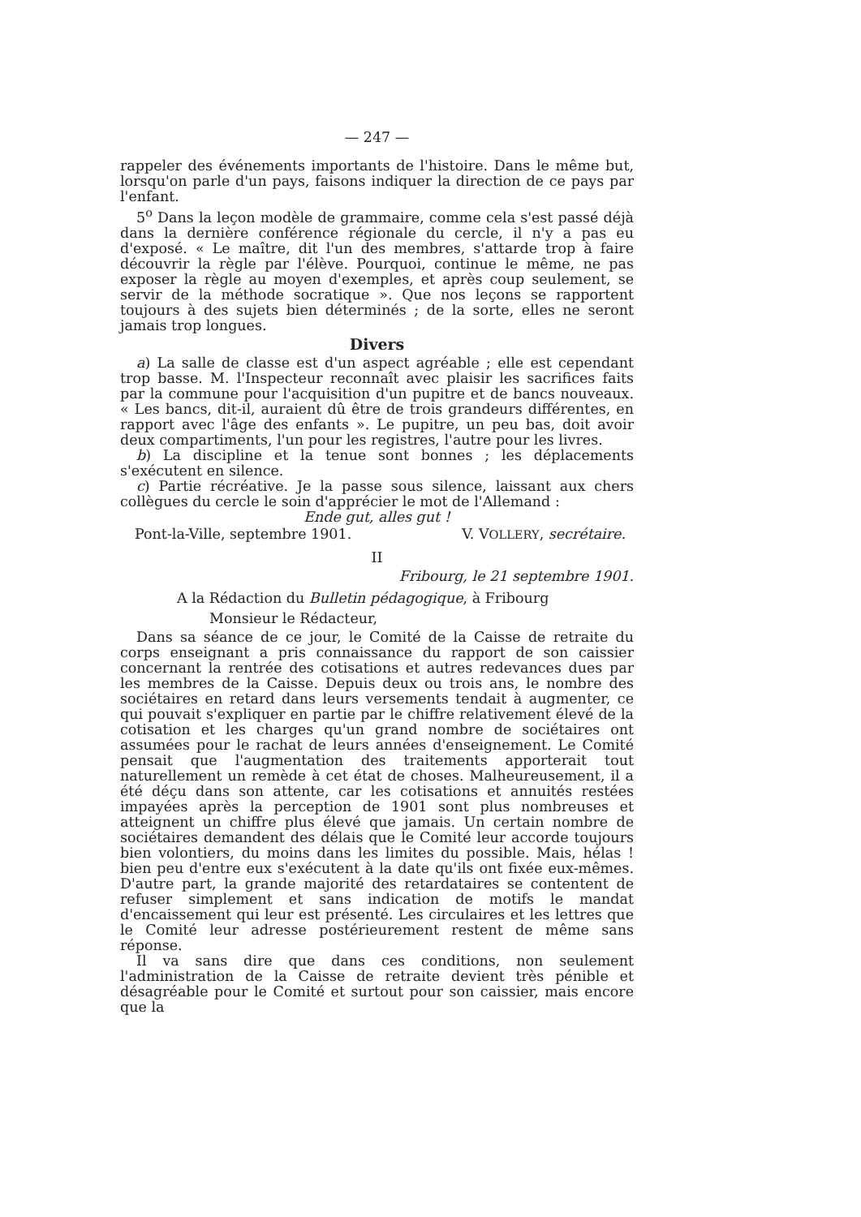— 247 —
rappeler des événements importants de l'histoire. Dans le même but, lorsqu'on parle d'un pays, faisons indiquer la direction de ce pays par l'enfant.
5<sup>o</sup> Dans la leçon modèle de grammaire, comme cela s'est passé déjà dans la dernière conférence régionale du cercle, il n'y a pas eu d'exposé. « Le maître, dit l'un des membres, s'attarde trop à faire découvrir la règle par l'élève. Pourquoi, continue le même, ne pas exposer la règle au moyen d'exemples, et après coup seulement, se servir de la méthode socratique ». Que nos leçons se rapportent toujours à des sujets bien déterminés ; de la sorte, elles ne seront jamais trop longues.
Divers
a) La salle de classe est d'un aspect agréable ; elle est cependant trop basse. M. l'Inspecteur reconnaît avec plaisir les sacrifices faits par la commune pour l'acquisition d'un pupitre et de bancs nouveaux. « Les bancs, dit-il, auraient dû être de trois grandeurs différentes, en rapport avec l'âge des enfants ». Le pupitre, un peu bas, doit avoir deux compartiments, l'un pour les registres, l'autre pour les livres.
b) La discipline et la tenue sont bonnes ; les déplacements s'exécutent en silence.
c) Partie récréative. Je la passe sous silence, laissant aux chers collègues du cercle le soin d'apprécier le mot de l'Allemand :
Ende gut, alles gut !
Pont-la-Ville, septembre 1901. V. VOLLERY, secrétaire.
II
Fribourg, le 21 septembre 1901.
A la Rédaction du Bulletin pédagogique, à Fribourg
Monsieur le Rédacteur,
Dans sa séance de ce jour, le Comité de la Caisse de retraite du corps enseignant a pris connaissance du rapport de son caissier concernant la rentrée des cotisations et autres redevances dues par les membres de la Caisse. Depuis deux ou trois ans, le nombre des sociétaires en retard dans leurs versements tendait à augmenter, ce qui pouvait s'expliquer en partie par le chiffre relativement élevé de la cotisation et les charges qu'un grand nombre de sociétaires ont assumées pour le rachat de leurs années d'enseignement. Le Comité pensait que l'augmentation des traitements apporterait tout naturellement un remède à cet état de choses. Malheureusement, il a été déçu dans son attente, car les cotisations et annuités restées impayées après la perception de 1901 sont plus nombreuses et atteignent un chiffre plus élevé que jamais. Un certain nombre de sociétaires demandent des délais que le Comité leur accorde toujours bien volontiers, du moins dans les limites du possible. Mais, hélas ! bien peu d'entre eux s'exécutent à la date qu'ils ont fixée eux-mêmes. D'autre part, la grande majorité des retardataires se contentent de refuser simplement et sans indication de motifs le mandat d'encaissement qui leur est présenté. Les circulaires et les lettres que le Comité leur adresse postérieurement restent de même sans réponse.
Il va sans dire que dans ces conditions, non seulement l'administration de la Caisse de retraite devient très pénible et désagréable pour le Comité et surtout pour son caissier, mais encore que la